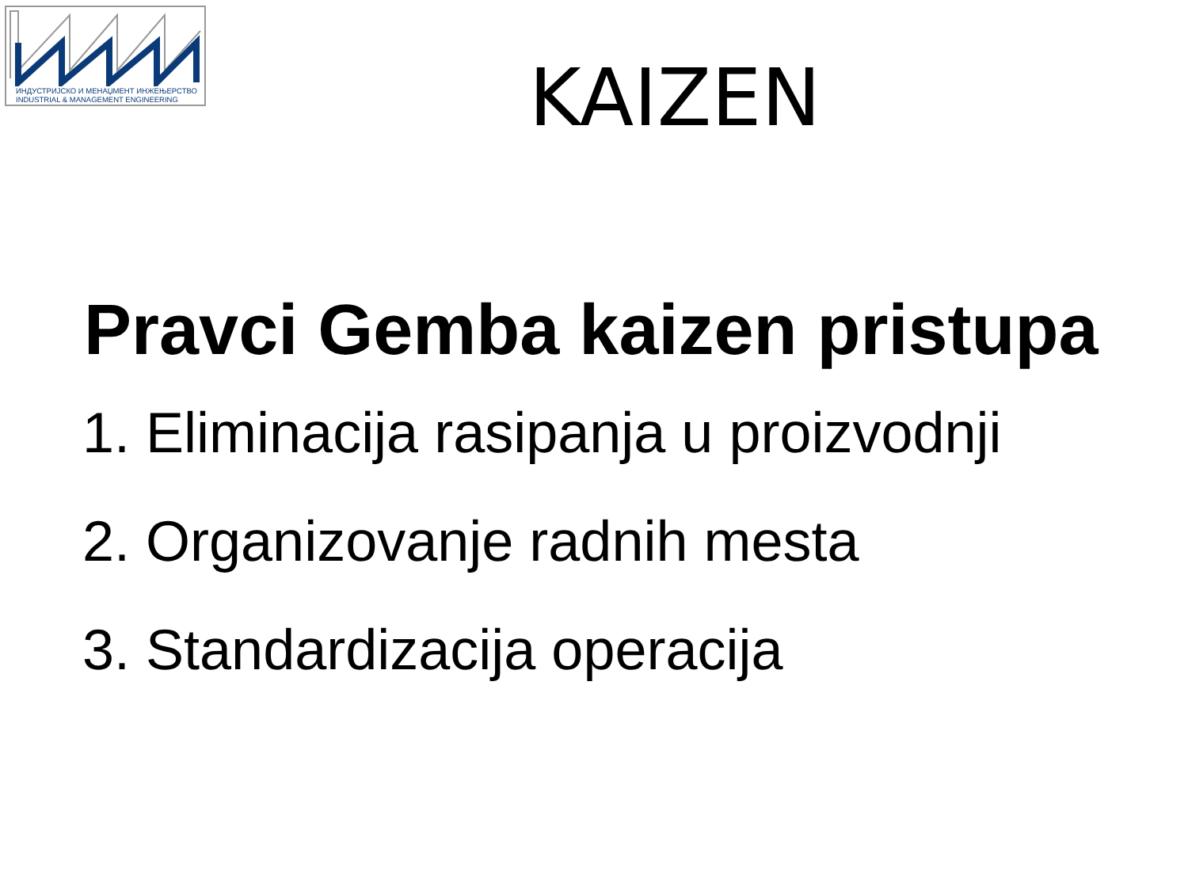ИНДУСТРИЈСКО И МЕНАЏМЕНТ ИНЖЕЊЕРСТВО
INDUSTRIAL & MANAGEMENT ENGINEERING
KAIZEN
Pravci Gemba kaizen pristupa
1. Eliminacija rasipanja u proizvodnji
2. Organizovanje radnih mesta
3. Standardizacija operacija